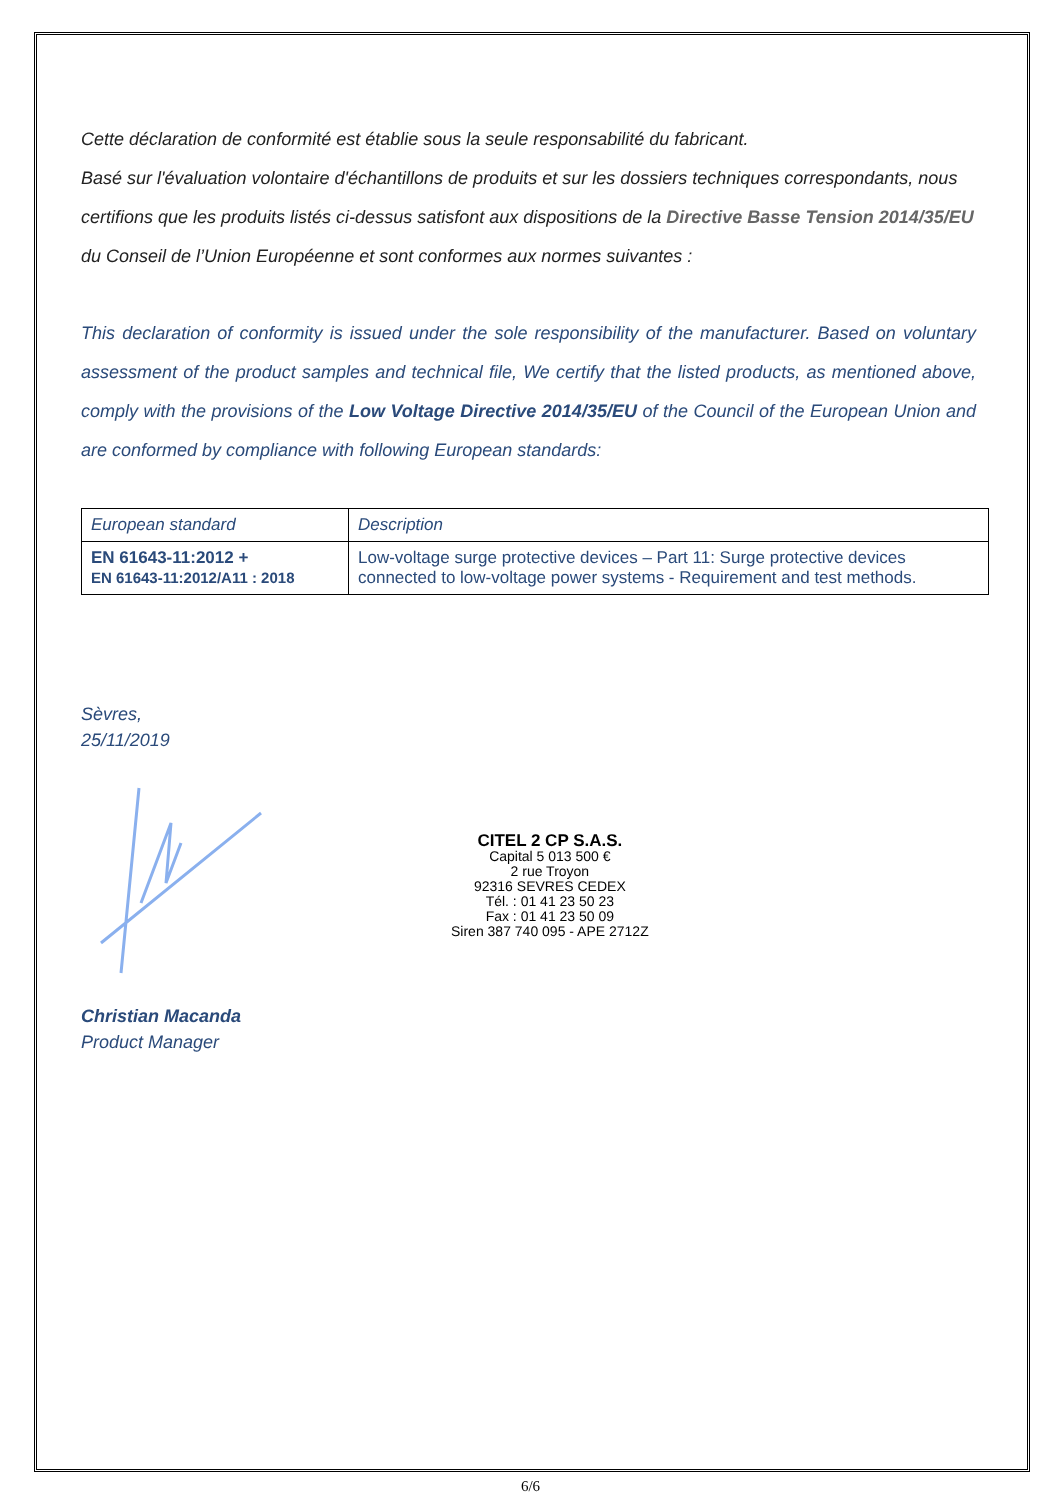Cette déclaration de conformité est établie sous la seule responsabilité du fabricant.
Basé sur l'évaluation volontaire d'échantillons de produits et sur les dossiers techniques correspondants, nous certifions que les produits listés ci-dessus satisfont aux dispositions de la Directive Basse Tension 2014/35/EU du Conseil de l’Union Européenne et sont conformes aux normes suivantes :
This declaration of conformity is issued under the sole responsibility of the manufacturer. Based on voluntary assessment of the product samples and technical file, We certify that the listed products, as mentioned above, comply with the provisions of the Low Voltage Directive 2014/35/EU of the Council of the European Union and are conformed by compliance with following European standards:
| European standard | Description |
| EN 61643-11:2012 + EN 61643-11:2012/A11 : 2018 | Low-voltage surge protective devices – Part 11: Surge protective devices connected to low-voltage power systems - Requirement and test methods. |
Sèvres,
25/11/2019
CITEL 2 CP S.A.S.
Capital 5 013 500 €
2 rue Troyon
92316 SEVRES CEDEX
Tél. : 01 41 23 50 23
Fax : 01 41 23 50 09
Siren 387 740 095 - APE 2712Z
Christian Macanda
Product Manager
6/6